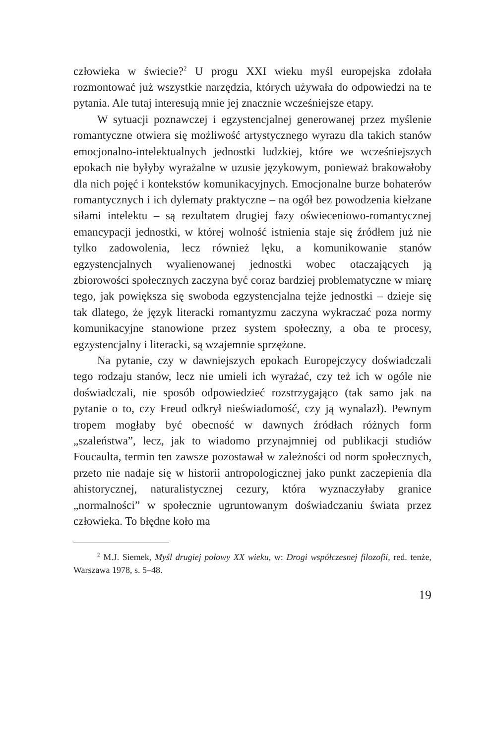człowieka w świecie?<sup>2</sup> U progu XXI wieku myśl europejska zdołała rozmontować już wszystkie narzędzia, których używała do odpowiedzi na te pytania. Ale tutaj interesują mnie jej znacznie wcześniejsze etapy.
W sytuacji poznawczej i egzystencjalnej generowanej przez myślenie romantyczne otwiera się możliwość artystycznego wyrazu dla takich stanów emocjonalno-intelektualnych jednostki ludzkiej, które we wcześniejszych epokach nie byłyby wyrażalne w uzusie językowym, ponieważ brakowałoby dla nich pojęć i kontekstów komunikacyjnych. Emocjonalne burze bohaterów romantycznych i ich dylematy praktyczne – na ogół bez powodzenia kiełzane siłami intelektu – są rezultatem drugiej fazy oświeceniowo-romantycznej emancypacji jednostki, w której wolność istnienia staje się źródłem już nie tylko zadowolenia, lecz również lęku, a komunikowanie stanów egzystencjalnych wyalienowanej jednostki wobec otaczających ją zbiorowości społecznych zaczyna być coraz bardziej problematyczne w miarę tego, jak powiększa się swoboda egzystencjalna tejże jednostki – dzieje się tak dlatego, że język literacki romantyzmu zaczyna wykraczać poza normy komunikacyjne stanowione przez system społeczny, a oba te procesy, egzystencjalny i literacki, są wzajemnie sprzężone.
Na pytanie, czy w dawniejszych epokach Europejczycy doświadczali tego rodzaju stanów, lecz nie umieli ich wyrażać, czy też ich w ogóle nie doświadczali, nie sposób odpowiedzieć rozstrzygająco (tak samo jak na pytanie o to, czy Freud odkrył nieświadomość, czy ją wynalazł). Pewnym tropem mogłaby być obecność w dawnych źródłach różnych form „szaleństwa”, lecz, jak to wiadomo przynajmniej od publikacji studiów Foucaulta, termin ten zawsze pozostawał w zależności od norm społecznych, przeto nie nadaje się w historii antropologicznej jako punkt zaczepienia dla ahistorycznej, naturalistycznej cezury, która wyznaczyłaby granice „normalności” w społecznie ugruntowanym doświadczaniu świata przez człowieka. To błędne koło ma
<sup>2</sup> M.J. Siemek, Myśl drugiej połowy XX wieku, w: Drogi współczesnej filozofii, red. tenże, Warszawa 1978, s. 5–48.
19